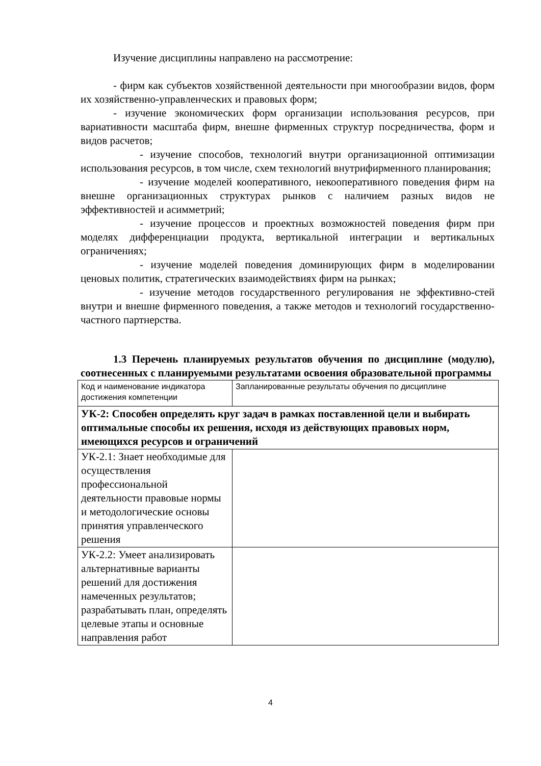Изучение дисциплины направлено на рассмотрение:
- фирм как субъектов хозяйственной деятельности при многообразии видов, форм их хозяйственно-управленческих и правовых форм;
- изучение экономических форм организации использования ресурсов, при вариативности масштаба фирм, внешне фирменных структур посредничества, форм и видов расчетов;
- изучение способов, технологий внутри организационной оптимизации использования ресурсов, в том числе, схем технологий внутрифирменного планирования;
- изучение моделей кооперативного, некооперативного поведения фирм на внешне организационных структурах рынков с наличием разных видов не эффективностей и асимметрий;
- изучение процессов и проектных возможностей поведения фирм при моделях дифференциации продукта, вертикальной интеграции и вертикальных ограничениях;
- изучение моделей поведения доминирующих фирм в моделировании ценовых политик, стратегических взаимодействиях фирм на рынках;
- изучение методов государственного регулирования не эффективно-стей внутри и внешне фирменного поведения, а также методов и технологий государственно-частного партнерства.
1.3 Перечень планируемых результатов обучения по дисциплине (модулю), соотнесенных с планируемыми результатами освоения образовательной программы
| Код и наименование индикатора достижения компетенции | Запланированные результаты обучения по дисциплине |
| УК-2: Способен определять круг задач в рамках поставленной цели и выбирать оптимальные способы их решения, исходя из действующих правовых норм, имеющихся ресурсов и ограничений | |
| УК-2.1: Знает необходимые для осуществления профессиональной деятельности правовые нормы и методологические основы принятия управленческого решения | |
| УК-2.2: Умеет анализировать альтернативные варианты решений для достижения намеченных результатов; разрабатывать план, определять целевые этапы и основные направления работ | |
4